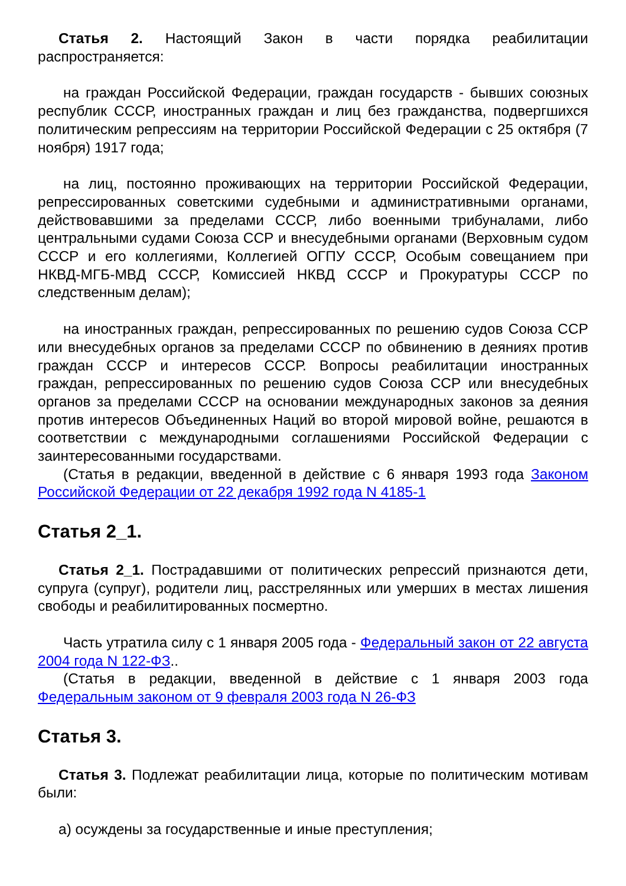Статья 2. Настоящий Закон в части порядка реабилитации распространяется:
на граждан Российской Федерации, граждан государств - бывших союзных республик СССР, иностранных граждан и лиц без гражданства, подвергшихся политическим репрессиям на территории Российской Федерации с 25 октября (7 ноября) 1917 года;
на лиц, постоянно проживающих на территории Российской Федерации, репрессированных советскими судебными и административными органами, действовавшими за пределами СССР, либо военными трибуналами, либо центральными судами Союза ССР и внесудебными органами (Верховным судом СССР и его коллегиями, Коллегией ОГПУ СССР, Особым совещанием при НКВД-МГБ-МВД СССР, Комиссией НКВД СССР и Прокуратуры СССР по следственным делам);
на иностранных граждан, репрессированных по решению судов Союза ССР или внесудебных органов за пределами СССР по обвинению в деяниях против граждан СССР и интересов СССР. Вопросы реабилитации иностранных граждан, репрессированных по решению судов Союза ССР или внесудебных органов за пределами СССР на основании международных законов за деяния против интересов Объединенных Наций во второй мировой войне, решаются в соответствии с международными соглашениями Российской Федерации с заинтересованными государствами.
(Статья в редакции, введенной в действие с 6 января 1993 года Законом Российской Федерации от 22 декабря 1992 года N 4185-1
Статья 2_1.
Статья 2_1. Пострадавшими от политических репрессий признаются дети, супруга (супруг), родители лиц, расстрелянных или умерших в местах лишения свободы и реабилитированных посмертно.
Часть утратила силу с 1 января 2005 года - Федеральный закон от 22 августа 2004 года N 122-ФЗ..
(Статья в редакции, введенной в действие с 1 января 2003 года Федеральным законом от 9 февраля 2003 года N 26-ФЗ
Статья 3.
Статья 3. Подлежат реабилитации лица, которые по политическим мотивам были:
а) осуждены за государственные и иные преступления;